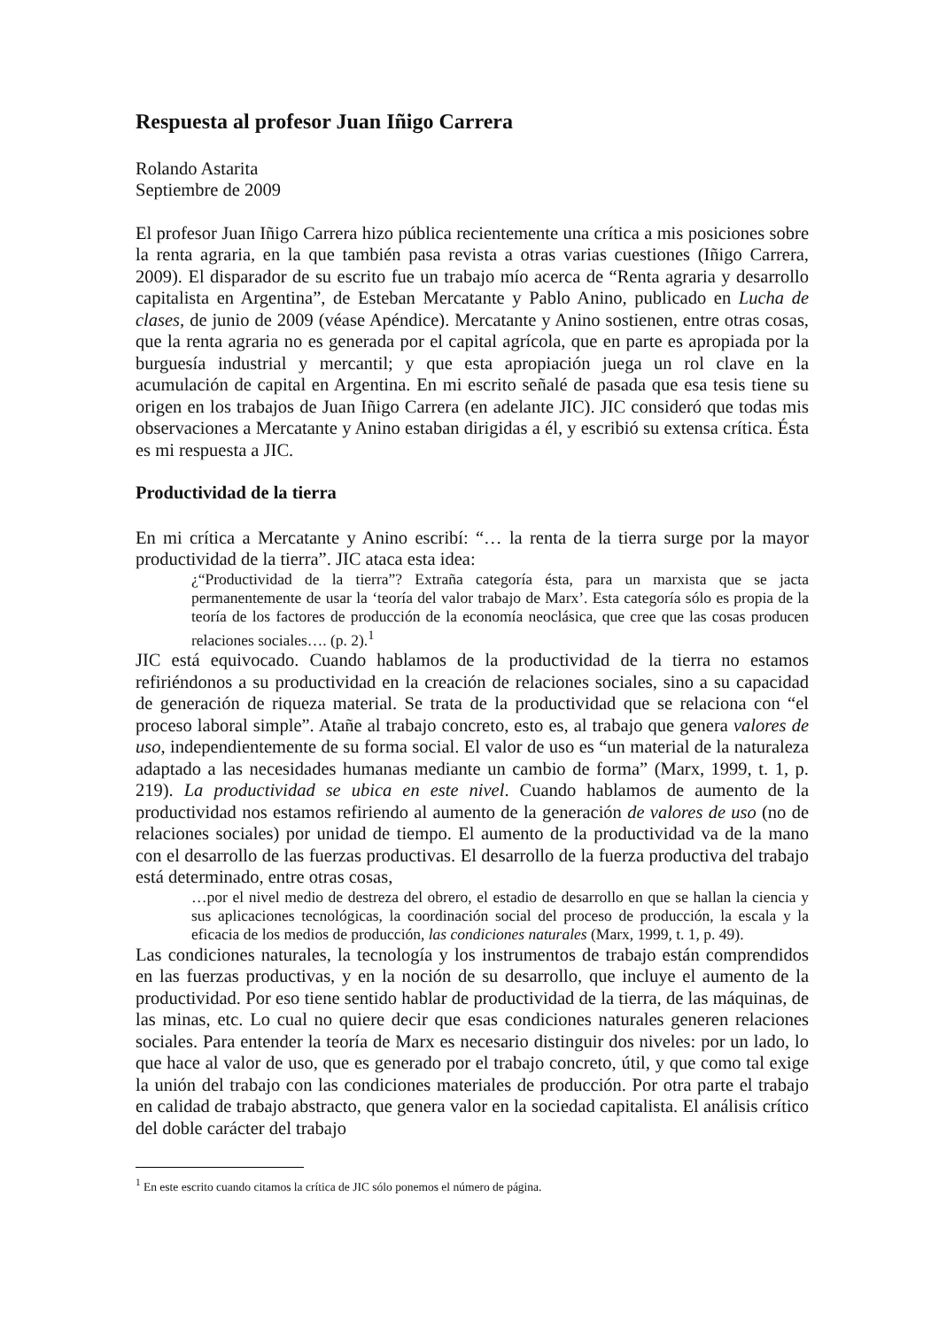Respuesta al profesor Juan Iñigo Carrera
Rolando Astarita
Septiembre de 2009
El profesor Juan Iñigo Carrera hizo pública recientemente una crítica a mis posiciones sobre la renta agraria, en la que también pasa revista a otras varias cuestiones (Iñigo Carrera, 2009). El disparador de su escrito fue un trabajo mío acerca de “Renta agraria y desarrollo capitalista en Argentina”, de Esteban Mercatante y Pablo Anino, publicado en Lucha de clases, de junio de 2009 (véase Apéndice). Mercatante y Anino sostienen, entre otras cosas, que la renta agraria no es generada por el capital agrícola, que en parte es apropiada por la burguesía industrial y mercantil; y que esta apropiación juega un rol clave en la acumulación de capital en Argentina. En mi escrito señalé de pasada que esa tesis tiene su origen en los trabajos de Juan Iñigo Carrera (en adelante JIC). JIC consideró que todas mis observaciones a Mercatante y Anino estaban dirigidas a él, y escribió su extensa crítica. Ésta es mi respuesta a JIC.
Productividad de la tierra
En mi crítica a Mercatante y Anino escribí: “… la renta de la tierra surge por la mayor productividad de la tierra”. JIC ataca esta idea:
¿“Productividad de la tierra”? Extraña categoría ésta, para un marxista que se jacta permanentemente de usar la ‘teoría del valor trabajo de Marx’. Esta categoría sólo es propia de la teoría de los factores de producción de la economía neoclásica, que cree que las cosas producen relaciones sociales…. (p. 2).<sup>1</sup>
JIC está equivocado. Cuando hablamos de la productividad de la tierra no estamos refiriéndonos a su productividad en la creación de relaciones sociales, sino a su capacidad de generación de riqueza material. Se trata de la productividad que se relaciona con “el proceso laboral simple”. Atañe al trabajo concreto, esto es, al trabajo que genera valores de uso, independientemente de su forma social. El valor de uso es “un material de la naturaleza adaptado a las necesidades humanas mediante un cambio de forma” (Marx, 1999, t. 1, p. 219). La productividad se ubica en este nivel. Cuando hablamos de aumento de la productividad nos estamos refiriendo al aumento de la generación de valores de uso (no de relaciones sociales) por unidad de tiempo. El aumento de la productividad va de la mano con el desarrollo de las fuerzas productivas. El desarrollo de la fuerza productiva del trabajo está determinado, entre otras cosas,
…por el nivel medio de destreza del obrero, el estadio de desarrollo en que se hallan la ciencia y sus aplicaciones tecnológicas, la coordinación social del proceso de producción, la escala y la eficacia de los medios de producción, las condiciones naturales (Marx, 1999, t. 1, p. 49).
Las condiciones naturales, la tecnología y los instrumentos de trabajo están comprendidos en las fuerzas productivas, y en la noción de su desarrollo, que incluye el aumento de la productividad. Por eso tiene sentido hablar de productividad de la tierra, de las máquinas, de las minas, etc. Lo cual no quiere decir que esas condiciones naturales generen relaciones sociales. Para entender la teoría de Marx es necesario distinguir dos niveles: por un lado, lo que hace al valor de uso, que es generado por el trabajo concreto, útil, y que como tal exige la unión del trabajo con las condiciones materiales de producción. Por otra parte el trabajo en calidad de trabajo abstracto, que genera valor en la sociedad capitalista. El análisis crítico del doble carácter del trabajo
<sup>1</sup> En este escrito cuando citamos la crítica de JIC sólo ponemos el número de página.